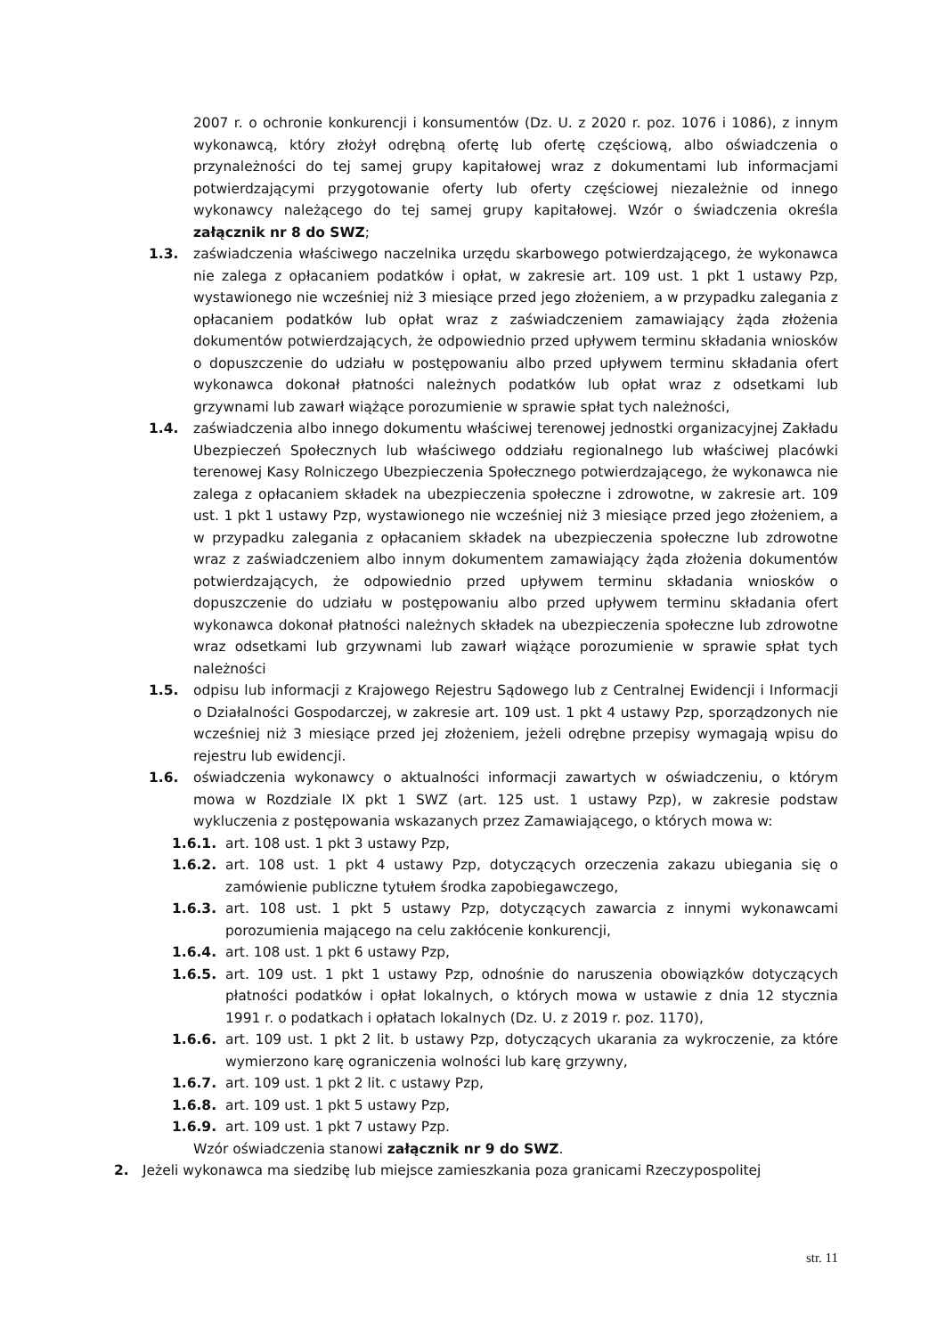2007 r. o ochronie konkurencji i konsumentów (Dz. U. z 2020 r. poz. 1076 i 1086), z innym wykonawcą, który złożył odrębną ofertę lub ofertę częściową, albo oświadczenia o przynależności do tej samej grupy kapitałowej wraz z dokumentami lub informacjami potwierdzającymi przygotowanie oferty lub oferty częściowej niezależnie od innego wykonawcy należącego do tej samej grupy kapitałowej. Wzór o świadczenia określa załącznik nr 8 do SWZ;
1.3. zaświadczenia właściwego naczelnika urzędu skarbowego potwierdzającego, że wykonawca nie zalega z opłacaniem podatków i opłat, w zakresie art. 109 ust. 1 pkt 1 ustawy Pzp, wystawionego nie wcześniej niż 3 miesiące przed jego złożeniem, a w przypadku zalegania z opłacaniem podatków lub opłat wraz z zaświadczeniem zamawiający żąda złożenia dokumentów potwierdzających, że odpowiednio przed upływem terminu składania wniosków o dopuszczenie do udziału w postępowaniu albo przed upływem terminu składania ofert wykonawca dokonał płatności należnych podatków lub opłat wraz z odsetkami lub grzywnami lub zawarł wiążące porozumienie w sprawie spłat tych należności,
1.4. zaświadczenia albo innego dokumentu właściwej terenowej jednostki organizacyjnej Zakładu Ubezpieczeń Społecznych lub właściwego oddziału regionalnego lub właściwej placówki terenowej Kasy Rolniczego Ubezpieczenia Społecznego potwierdzającego, że wykonawca nie zalega z opłacaniem składek na ubezpieczenia społeczne i zdrowotne, w zakresie art. 109 ust. 1 pkt 1 ustawy Pzp, wystawionego nie wcześniej niż 3 miesiące przed jego złożeniem, a w przypadku zalegania z opłacaniem składek na ubezpieczenia społeczne lub zdrowotne wraz z zaświadczeniem albo innym dokumentem zamawiający żąda złożenia dokumentów potwierdzających, że odpowiednio przed upływem terminu składania wniosków o dopuszczenie do udziału w postępowaniu albo przed upływem terminu składania ofert wykonawca dokonał płatności należnych składek na ubezpieczenia społeczne lub zdrowotne wraz odsetkami lub grzywnami lub zawarł wiążące porozumienie w sprawie spłat tych należności
1.5. odpisu lub informacji z Krajowego Rejestru Sądowego lub z Centralnej Ewidencji i Informacji o Działalności Gospodarczej, w zakresie art. 109 ust. 1 pkt 4 ustawy Pzp, sporządzonych nie wcześniej niż 3 miesiące przed jej złożeniem, jeżeli odrębne przepisy wymagają wpisu do rejestru lub ewidencji.
1.6. oświadczenia wykonawcy o aktualności informacji zawartych w oświadczeniu, o którym mowa w Rozdziale IX pkt 1 SWZ (art. 125 ust. 1 ustawy Pzp), w zakresie podstaw wykluczenia z postępowania wskazanych przez Zamawiającego, o których mowa w:
1.6.1. art. 108 ust. 1 pkt 3 ustawy Pzp,
1.6.2. art. 108 ust. 1 pkt 4 ustawy Pzp, dotyczących orzeczenia zakazu ubiegania się o zamówienie publiczne tytułem środka zapobiegawczego,
1.6.3. art. 108 ust. 1 pkt 5 ustawy Pzp, dotyczących zawarcia z innymi wykonawcami porozumienia mającego na celu zakłócenie konkurencji,
1.6.4. art. 108 ust. 1 pkt 6 ustawy Pzp,
1.6.5. art. 109 ust. 1 pkt 1 ustawy Pzp, odnośnie do naruszenia obowiązków dotyczących płatności podatków i opłat lokalnych, o których mowa w ustawie z dnia 12 stycznia 1991 r. o podatkach i opłatach lokalnych (Dz. U. z 2019 r. poz. 1170),
1.6.6. art. 109 ust. 1 pkt 2 lit. b ustawy Pzp, dotyczących ukarania za wykroczenie, za które wymierzono karę ograniczenia wolności lub karę grzywny,
1.6.7. art. 109 ust. 1 pkt 2 lit. c ustawy Pzp,
1.6.8. art. 109 ust. 1 pkt 5 ustawy Pzp,
1.6.9. art. 109 ust. 1 pkt 7 ustawy Pzp.
Wzór oświadczenia stanowi załącznik nr 9 do SWZ.
2. Jeżeli wykonawca ma siedzibę lub miejsce zamieszkania poza granicami Rzeczypospolitej
str. 11